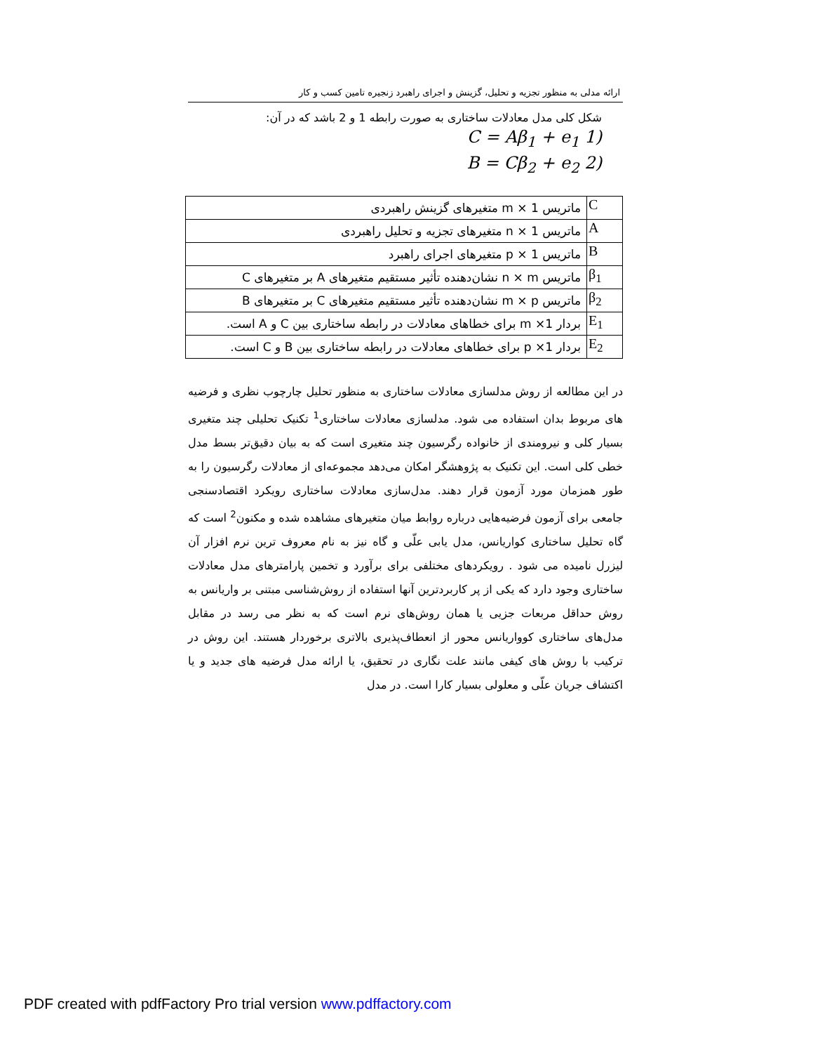ارائه مدلی به منظور تجزیه و تحلیل، گزینش و اجرای راهبرد زنجیره تامین کسب و کار
شکل کلی مدل معادلات ساختاری به صورت رابطه 1 و 2 باشد که در آن:
(1 C = Aβ<sub>1</sub> + e<sub>1</sub>
(2 B = Cβ<sub>2</sub> + e<sub>2</sub>
| C | ماتریس 1 × m متغیرهای گزینش راهبردی |
| A | ماتریس 1 × n متغیرهای تجزیه و تحلیل راهبردی |
| B | ماتریس 1 × p متغیرهای اجرای راهبرد |
| β<sub>1</sub> | ماتریس n × m نشان‌دهنده تأثیر مستقیم متغیرهای A بر متغیرهای C |
| β<sub>2</sub> | ماتریس m × p نشان‌دهنده تأثیر مستقیم متغیرهای C بر متغیرهای B |
| E<sub>1</sub> | بردار 1× m برای خطاهای معادلات در رابطه ساختاری بین C و A است. |
| E<sub>2</sub> | بردار 1× p برای خطاهای معادلات در رابطه ساختاری بین B و C است. |
در این مطالعه از روش مدلسازی معادلات ساختاری به منظور تحلیل چارچوب نظری و فرضیه های مربوط بدان استفاده می شود. مدلسازی معادلات ساختاری<sup>1</sup> تکنیک تحلیلی چند متغیری بسیار کلی و نیرومندی از خانواده رگرسیون چند متغیری است که به بیان دقیق‌تر بسط مدل خطی کلی است. این تکنیک به پژوهشگر امکان می‌دهد مجموعه‌ای از معادلات رگرسیون را به طور همزمان مورد آزمون قرار دهند. مدل‌سازی معادلات ساختاری رویکرد اقتصادسنجی جامعی برای آزمون فرضیه‌هایی درباره روابط میان متغیرهای مشاهده شده و مکنون<sup>2</sup> است که گاه تحلیل ساختاری کواریانس، مدل یابی علّی و گاه نیز به نام معروف ترین نرم افزار آن لیزرل نامیده می شود . رویکردهای مختلفی برای برآورد و تخمین پارامترهای مدل معادلات ساختاری وجود دارد که یکی از پر کاربردترین آنها استفاده از روش‌شناسی مبتنی بر واریانس به روش حداقل مربعات جزیی یا همان روش‌های نرم است که به نظر می رسد در مقابل مدل‌های ساختاری کوواریانس محور از انعطاف‌پذیری بالاتری برخوردار هستند. این روش در ترکیب با روش های کیفی مانند علت نگاری در تحقیق، یا ارائه مدل فرضیه های جدید و یا اکتشاف جریان علّی و معلولی بسیار کارا است. در مدل
PDF created with pdfFactory Pro trial version www.pdffactory.com